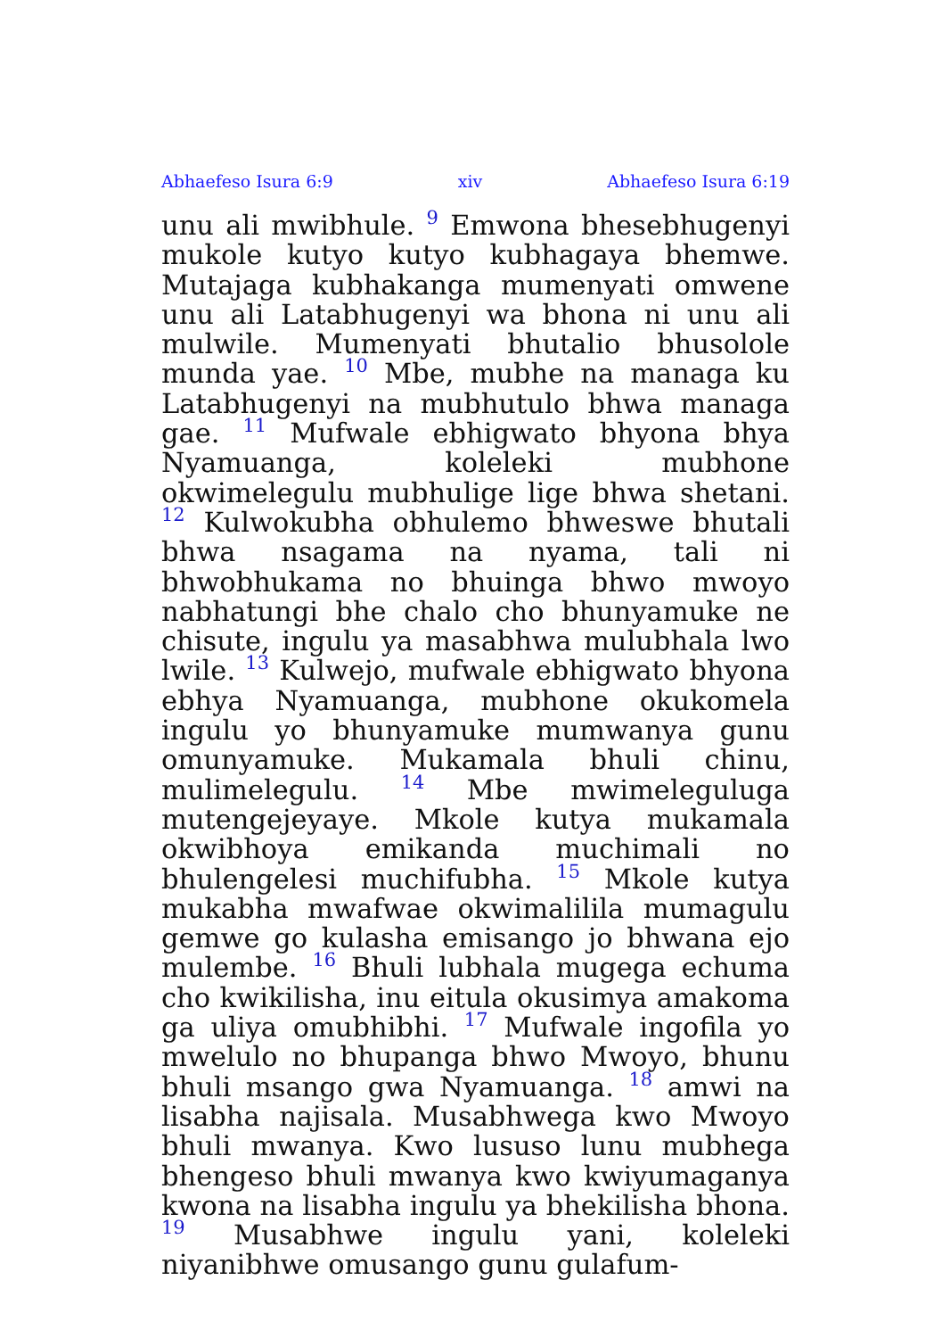Abhaefeso Isura 6:9 xiv Abhaefeso Isura 6:19
unu ali mwibhule. <sup>9</sup> Emwona bhesebhugenyi mukole kutyo kutyo kubhagaya bhemwe. Mutajaga kubhakanga mumenyati omwene unu ali Latabhugenyi wa bhona ni unu ali mulwile. Mumenyati bhutalio bhusolole munda yae. <sup>10</sup> Mbe, mubhe na managa ku Latabhugenyi na mubhutulo bhwa managa gae. <sup>11</sup> Mufwale ebhigwato bhyona bhya Nyamuanga, koleleki mubhone okwimelegulu mubhulige lige bhwa shetani. <sup>12</sup> Kulwokubha obhulemo bhweswe bhutali bhwa nsagama na nyama, tali ni bhwobhukama no bhuinga bhwo mwoyo nabhatungi bhe chalo cho bhunyamuke ne chisute, ingulu ya masabhwa mulubhala lwo lwile. <sup>13</sup> Kulwejo, mufwale ebhigwato bhyona ebhya Nyamuanga, mubhone okukomela ingulu yo bhunyamuke mumwanya gunu omunyamuke. Mukamala bhuli chinu, mulimelegulu. <sup>14</sup> Mbe mwimeleguluga mutengejeyaye. Mkole kutya mukamala okwibhoya emikanda muchimali no bhulengelesi muchifubha. <sup>15</sup> Mkole kutya mukabha mwafwae okwimalilila mumagulu gemwe go kulasha emisango jo bhwana ejo mulembe. <sup>16</sup> Bhuli lubhala mugega echuma cho kwikilisha, inu eitula okusimya amakoma ga uliya omubhibhi. <sup>17</sup> Mufwale ingofila yo mwelulo no bhupanga bhwo Mwoyo, bhunu bhuli msango gwa Nyamuanga. <sup>18</sup> amwi na lisabha najisala. Musabhwega kwo Mwoyo bhuli mwanya. Kwo lususo lunu mubhega bhengeso bhuli mwanya kwo kwiyumaganya kwona na lisabha ingulu ya bhekilisha bhona. <sup>19</sup> Musabhwe ingulu yani, koleleki niyanibhwe omusango gunu gulafum-